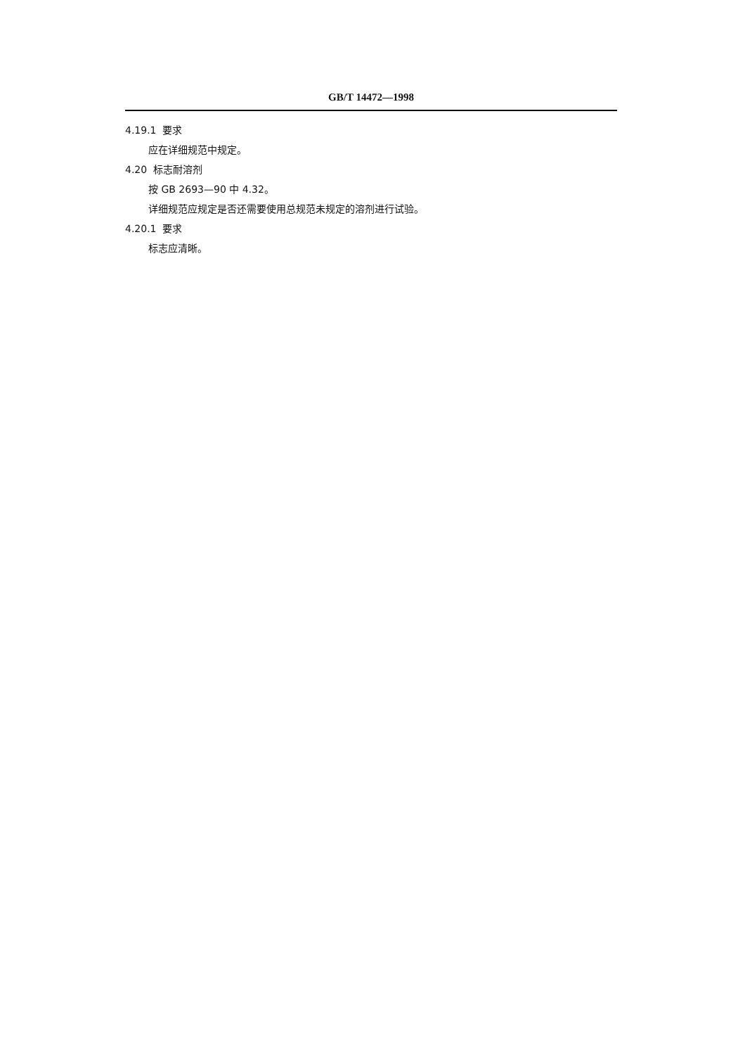GB/T 14472—1998
4.19.1 要求
应在详细规范中规定。
4.20 标志耐溶剂
按 GB 2693—90 中 4.32。
详细规范应规定是否还需要使用总规范未规定的溶剂进行试验。
4.20.1 要求
标志应清晰。